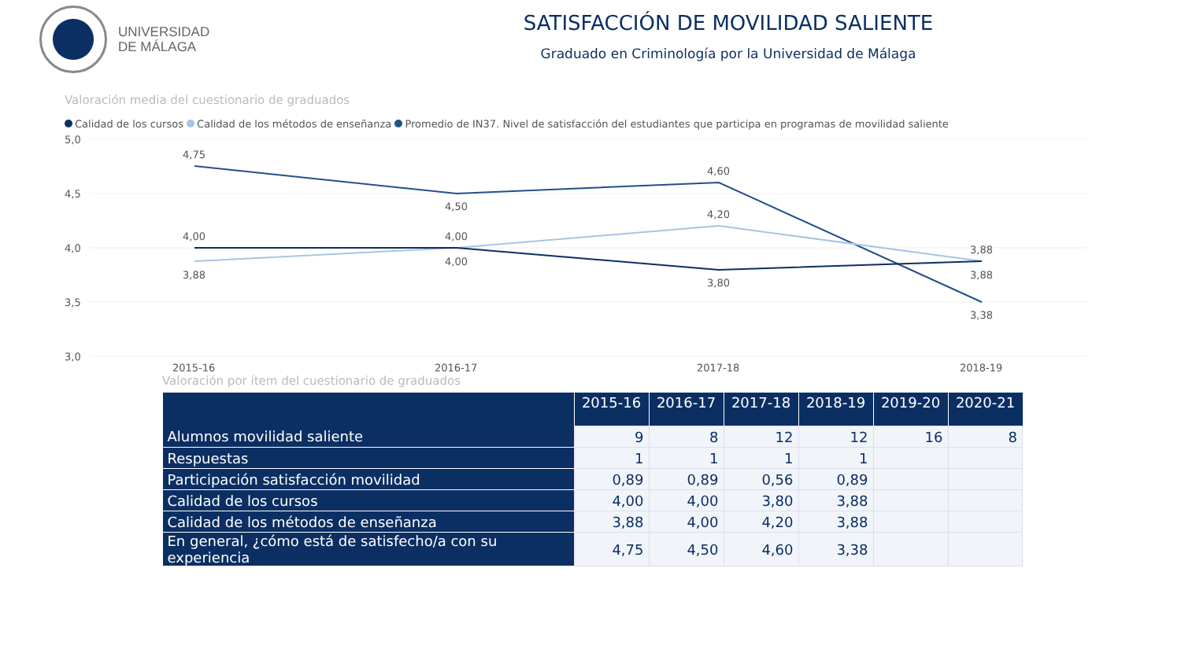UNIVERSIDAD
DE MÁLAGA
SATISFACCIÓN DE MOVILIDAD SALIENTE
Graduado en Criminología por la Universidad de Málaga
Valoración media del cuestionario de graduados
Calidad de los cursos Calidad de los métodos de enseñanza Promedio de IN37. Nivel de satisfacción del estudiantes que participa en programas de movilidad saliente
5,0
4,5
4,0
3,5
3,0
4,75
4,50
4,60
3,38
4,00
4,00
4,20
3,88
3,88
4,00
3,80
3,88
2015-16
2016-17
2017-18
2018-19
Valoración por ítem del cuestionario de graduados
| | 2015-16 | 2016-17 | 2017-18 | 2018-19 | 2019-20 | 2020-21 |
| --- | --- | --- | --- | --- | --- | --- |
| Alumnos movilidad saliente | 9 | 8 | 12 | 12 | 16 | 8 |
| Respuestas | 1 | 1 | 1 | 1 | | |
| Participación satisfacción movilidad | 0,89 | 0,89 | 0,56 | 0,89 | | |
| Calidad de los cursos | 4,00 | 4,00 | 3,80 | 3,88 | | |
| Calidad de los métodos de enseñanza | 3,88 | 4,00 | 4,20 | 3,88 | | |
| En general, ¿cómo está de satisfecho/a con su experiencia | 4,75 | 4,50 | 4,60 | 3,38 | | |